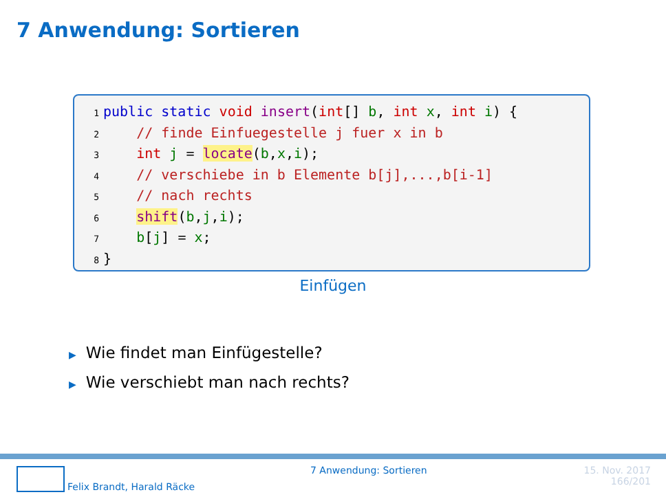7 Anwendung: Sortieren
1 public static void insert(int[] b, int x, int i) {
2 // finde Einfuegestelle j fuer x in b
3 int j = locate(b,x,i);
4 // verschiebe in b Elemente b[j],...,b[i-1]
5 // nach rechts
6 shift(b,j,i);
7 b[j] = x;
8 }
Einfügen
▶ Wie findet man Einfügestelle?
▶ Wie verschiebt man nach rechts?
Felix Brandt, Harald Räcke 7 Anwendung: Sortieren 15. Nov. 2017
166/201